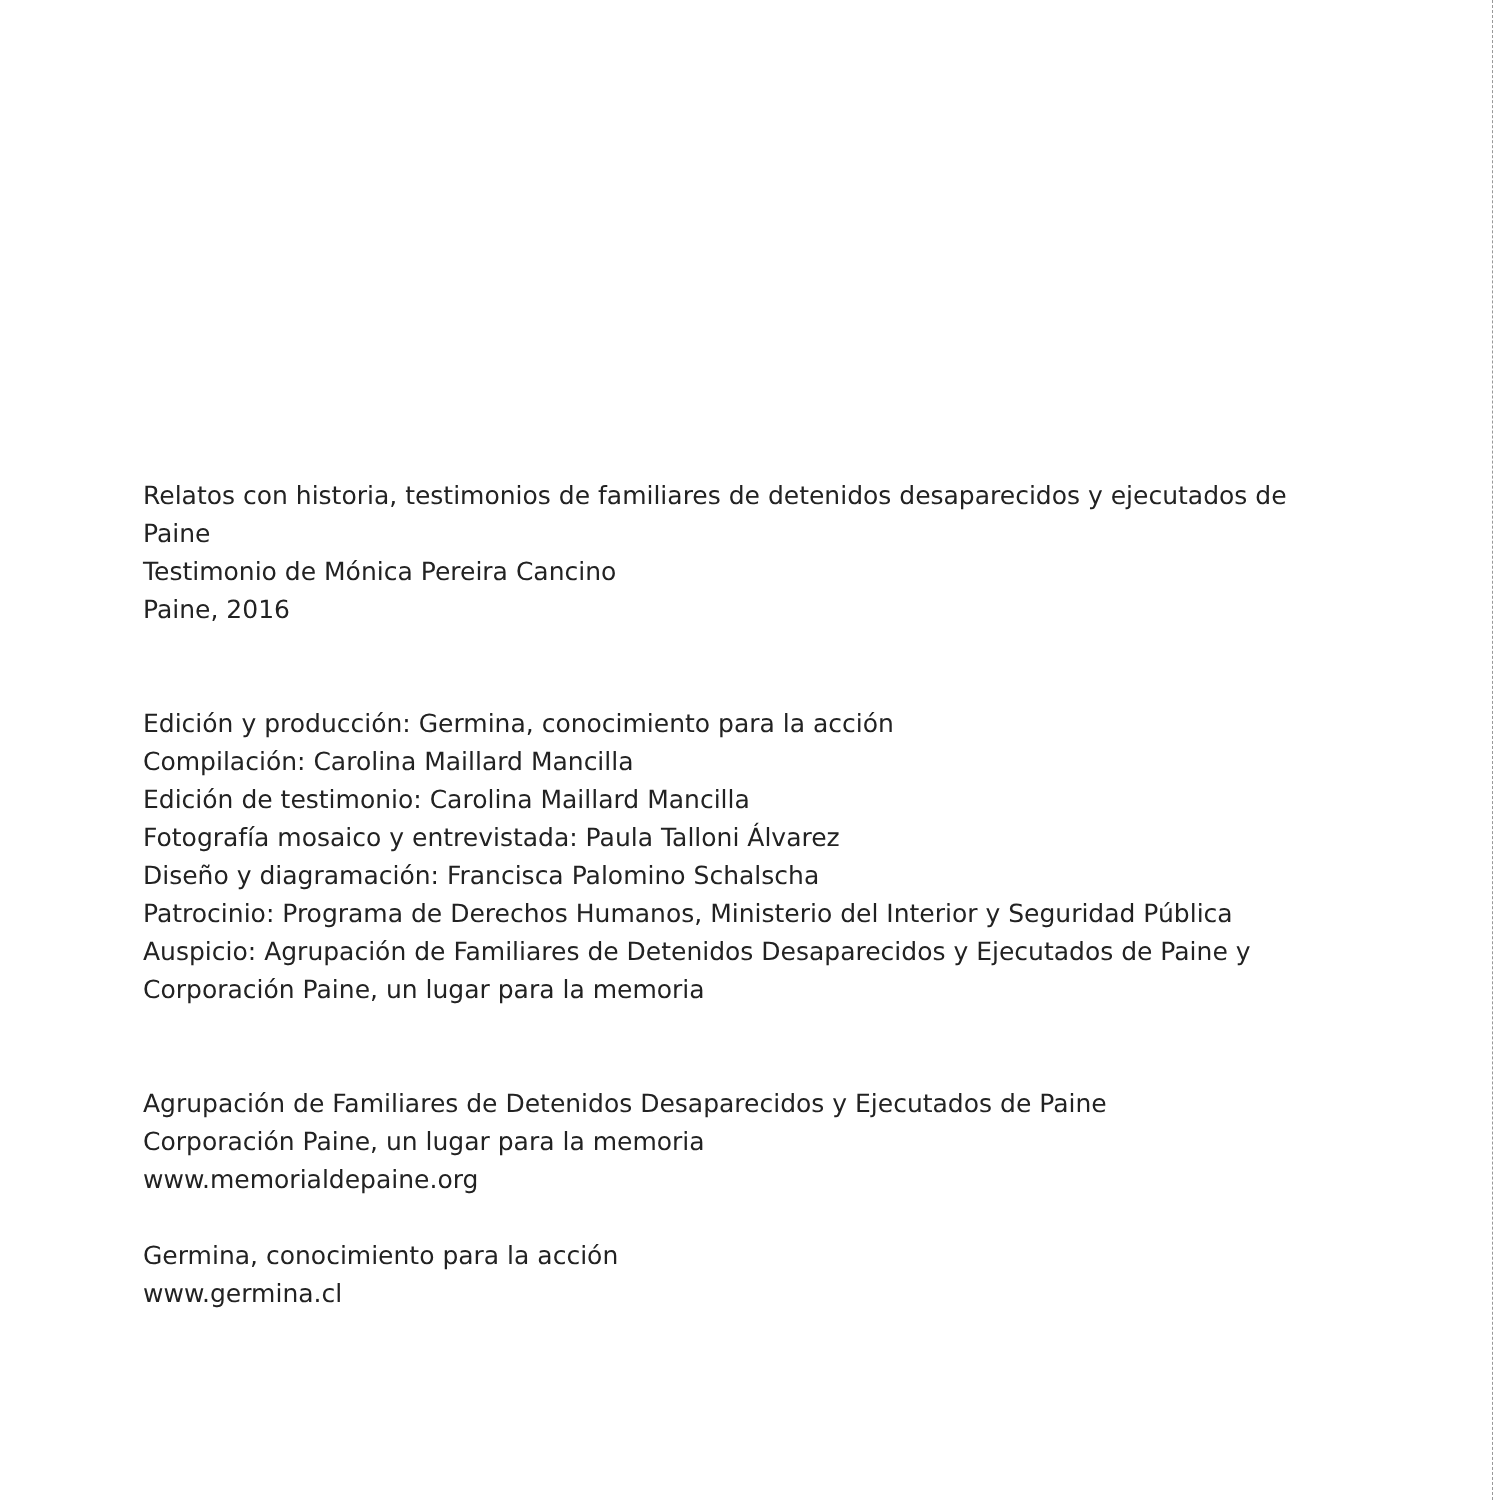Relatos con historia, testimonios de familiares de detenidos desaparecidos y ejecutados de Paine
Testimonio de Mónica Pereira Cancino
Paine, 2016
Edición y producción: Germina, conocimiento para la acción
Compilación: Carolina Maillard Mancilla
Edición de testimonio: Carolina Maillard Mancilla
Fotografía mosaico y entrevistada: Paula Talloni Álvarez
Diseño y diagramación: Francisca Palomino Schalscha
Patrocinio: Programa de Derechos Humanos, Ministerio del Interior y Seguridad Pública
Auspicio: Agrupación de Familiares de Detenidos Desaparecidos y Ejecutados de Paine y Corporación Paine, un lugar para la memoria
Agrupación de Familiares de Detenidos Desaparecidos y Ejecutados de Paine
Corporación Paine, un lugar para la memoria
www.memorialdepaine.org
Germina, conocimiento para la acción
www.germina.cl